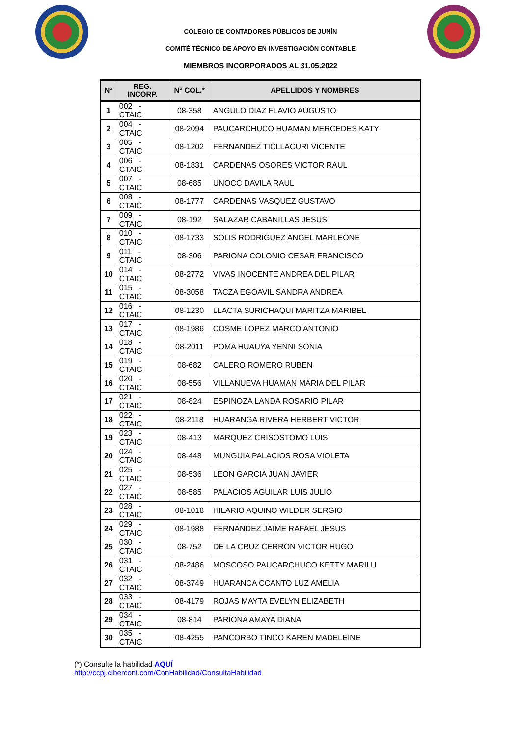COLEGIO DE CONTADORES PÚBLICOS DE JUNÍN
COMITÉ TÉCNICO DE APOYO EN INVESTIGACIÓN CONTABLE
MIEMBROS INCORPORADOS AL 31.05.2022
| N° | REG. INCORP. | N° COL.* | APELLIDOS Y NOMBRES |
| --- | --- | --- | --- |
| 1 | 002 - CTAIC | 08-358 | ANGULO DIAZ FLAVIO AUGUSTO |
| 2 | 004 - CTAIC | 08-2094 | PAUCARCHUCO HUAMAN MERCEDES KATY |
| 3 | 005 - CTAIC | 08-1202 | FERNANDEZ TICLLACURI VICENTE |
| 4 | 006 - CTAIC | 08-1831 | CARDENAS OSORES VICTOR RAUL |
| 5 | 007 - CTAIC | 08-685 | UNOCC DAVILA RAUL |
| 6 | 008 - CTAIC | 08-1777 | CARDENAS VASQUEZ GUSTAVO |
| 7 | 009 - CTAIC | 08-192 | SALAZAR CABANILLAS JESUS |
| 8 | 010 - CTAIC | 08-1733 | SOLIS RODRIGUEZ ANGEL MARLEONE |
| 9 | 011 - CTAIC | 08-306 | PARIONA COLONIO CESAR FRANCISCO |
| 10 | 014 - CTAIC | 08-2772 | VIVAS INOCENTE ANDREA DEL PILAR |
| 11 | 015 - CTAIC | 08-3058 | TACZA EGOAVIL SANDRA ANDREA |
| 12 | 016 - CTAIC | 08-1230 | LLACTA SURICHAQUI MARITZA MARIBEL |
| 13 | 017 - CTAIC | 08-1986 | COSME LOPEZ MARCO ANTONIO |
| 14 | 018 - CTAIC | 08-2011 | POMA HUAUYA YENNI SONIA |
| 15 | 019 - CTAIC | 08-682 | CALERO ROMERO RUBEN |
| 16 | 020 - CTAIC | 08-556 | VILLANUEVA HUAMAN MARIA DEL PILAR |
| 17 | 021 - CTAIC | 08-824 | ESPINOZA LANDA ROSARIO PILAR |
| 18 | 022 - CTAIC | 08-2118 | HUARANGA RIVERA HERBERT VICTOR |
| 19 | 023 - CTAIC | 08-413 | MARQUEZ CRISOSTOMO LUIS |
| 20 | 024 - CTAIC | 08-448 | MUNGUIA PALACIOS ROSA VIOLETA |
| 21 | 025 - CTAIC | 08-536 | LEON GARCIA JUAN JAVIER |
| 22 | 027 - CTAIC | 08-585 | PALACIOS AGUILAR LUIS JULIO |
| 23 | 028 - CTAIC | 08-1018 | HILARIO AQUINO WILDER SERGIO |
| 24 | 029 - CTAIC | 08-1988 | FERNANDEZ JAIME RAFAEL JESUS |
| 25 | 030 - CTAIC | 08-752 | DE LA CRUZ CERRON VICTOR HUGO |
| 26 | 031 - CTAIC | 08-2486 | MOSCOSO PAUCARCHUCO KETTY MARILU |
| 27 | 032 - CTAIC | 08-3749 | HUARANCA CCANTO LUZ AMELIA |
| 28 | 033 - CTAIC | 08-4179 | ROJAS MAYTA EVELYN ELIZABETH |
| 29 | 034 - CTAIC | 08-814 | PARIONA AMAYA DIANA |
| 30 | 035 - CTAIC | 08-4255 | PANCORBO TINCO KAREN MADELEINE |
(*) Consulte la habilidad AQUÍ
http://ccpj.cibercont.com/ConHabilidad/ConsultaHabilidad